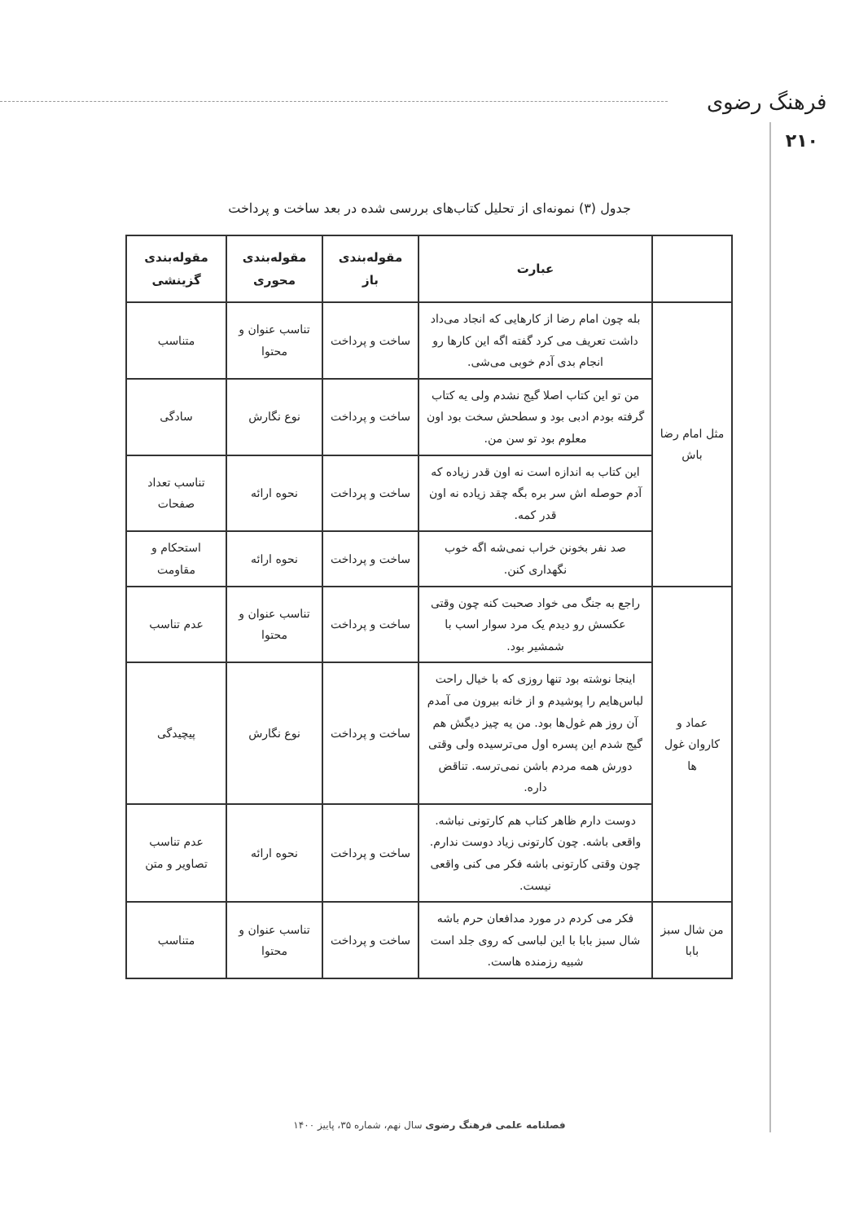فرهنگ رضوی
۲۱۰
جدول (۳) نمونه‌ای از تحلیل کتاب‌های بررسی شده در بعد ساخت و پرداخت
| | عبارت | مقوله‌بندی باز | مقوله‌بندی محوری | مقوله‌بندی گزینشی |
| --- | --- | --- | --- | --- |
| مثل امام رضا باش | بله چون امام رضا از کارهایی که انجاد می‌داد داشت تعریف می کرد گفته اگه این کارها رو انجام بدی آدم خوبی می‌شی. | ساخت و پرداخت | تناسب عنوان و محتوا | متناسب |
| | من تو این کتاب اصلا گیج نشدم ولی یه کتاب گرفته بودم ادبی بود و سطحش سخت بود اون معلوم بود تو سن من. | ساخت و پرداخت | نوع نگارش | سادگی |
| | این کتاب به اندازه است نه اون قدر زیاده که آدم حوصله اش سر بره بگه چقد زیاده نه اون قدر کمه. | ساخت و پرداخت | نحوه ارائه | تناسب تعداد صفحات |
| | صد نفر بخونن خراب نمی‌شه اگه خوب نگهداری کنن. | ساخت و پرداخت | نحوه ارائه | استحکام و مقاومت |
| عماد و کاروان غول ها | راجع به جنگ می خواد صحبت کنه چون وقتی عکسش رو دیدم یک مرد سوار اسب با شمشیر بود. | ساخت و پرداخت | تناسب عنوان و محتوا | عدم تناسب |
| | اینجا نوشته بود تنها روزی که با خیال راحت لباس‌هایم را پوشیدم و از خانه بیرون می آمدم آن روز هم غول‌ها بود. من یه چیز دیگش هم گیج شدم این پسره اول می‌ترسیده ولی وقتی دورش همه مردم باشن نمی‌ترسه. تناقض داره. | ساخت و پرداخت | نوع نگارش | پیچیدگی |
| | دوست دارم ظاهر کتاب هم کارتونی نباشه. واقعی باشه. چون کارتونی زیاد دوست ندارم. چون وقتی کارتونی باشه فکر می کنی واقعی نیست. | ساخت و پرداخت | نحوه ارائه | عدم تناسب تصاویر و متن |
| من شال سبز بابا | فکر می کردم در مورد مدافعان حرم باشه شال سبز بابا با این لباسی که روی جلد است شبیه رزمنده هاست. | ساخت و پرداخت | تناسب عنوان و محتوا | متناسب |
فصلنامه علمی فرهنگ رضوی سال نهم، شماره ۳۵، پاییز ۱۴۰۰